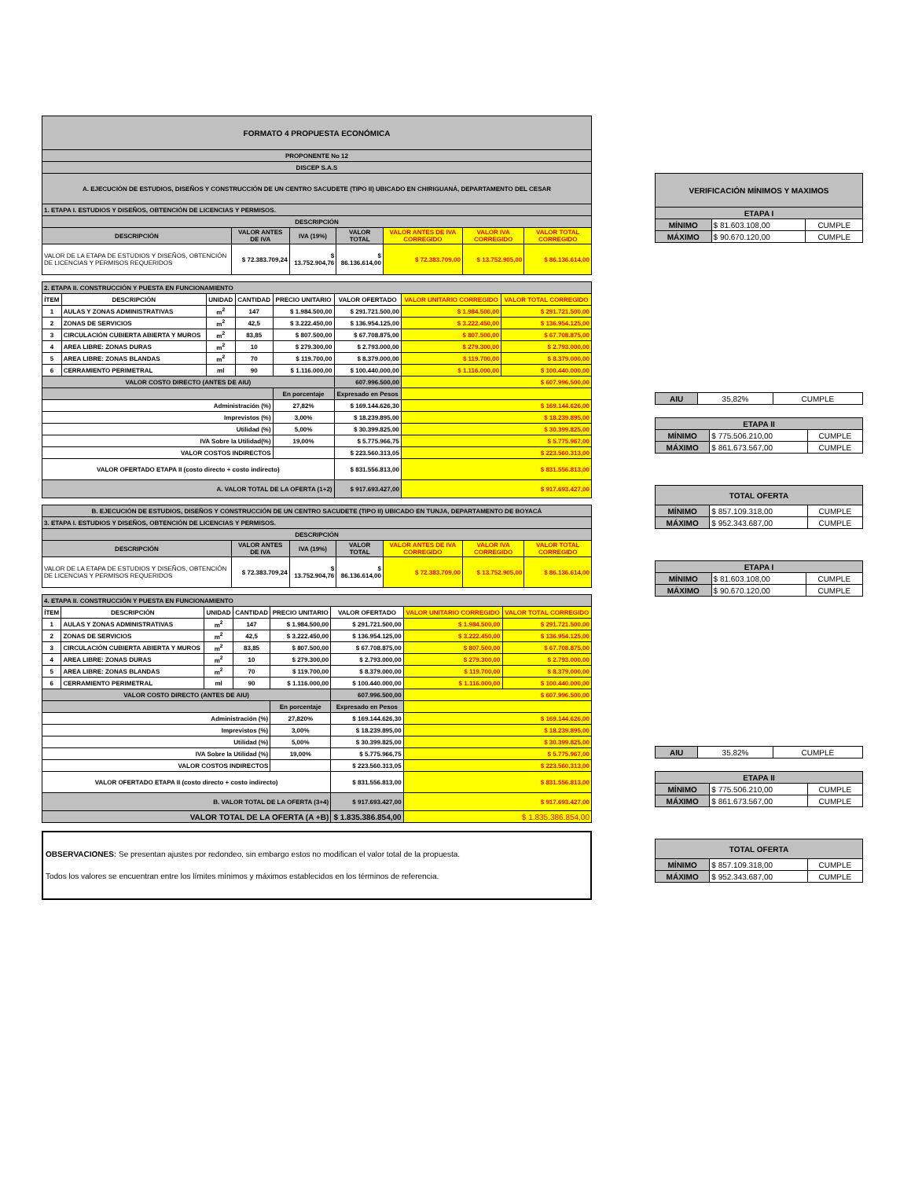| FORMATO 4 PROPUESTA ECONÓMICA | | | | | | |
| --- | --- | --- | --- | --- | --- | --- |
| PROPONENTE No 12 | | | | | | |
| DISCEP S.A.S | | | | | | |
| A. EJECUCIÓN DE ESTUDIOS, DISEÑOS Y CONSTRUCCIÓN DE UN CENTRO SACUDETE (TIPO II) UBICADO EN CHIRIGUANÁ, DEPARTAMENTO DEL CESAR | | | | | | |
| 1. ETAPA I. ESTUDIOS Y DISEÑOS, OBTENCIÓN DE LICENCIAS Y PERMISOS. | | | | | | |
| DESCRIPCIÓN | | | | | | |
| DESCRIPCIÓN | VALOR ANTES DE IVA | IVA (19%) | VALOR TOTAL | VALOR ANTES DE IVA CORREGIDO | VALOR IVA CORREGIDO | VALOR TOTAL CORREGIDO |
| VALOR DE LA ETAPA DE ESTUDIOS Y DISEÑOS, OBTENCIÓN DE LICENCIAS Y PERMISOS REQUERIDOS | $ 72.383.709,24 | $ 13.752.904,76 | $ 86.136.614,00 | $ 72.383.709,00 | $ 13.752.905,00 | $ 86.136.614,00 |
| 2. ETAPA II. CONSTRUCCIÓN Y PUESTA EN FUNCIONAMIENTO | | | | | | | |
| ÍTEM | DESCRIPCIÓN | UNIDAD | CANTIDAD | PRECIO UNITARIO | VALOR OFERTADO | VALOR UNITARIO CORREGIDO | VALOR TOTAL CORREGIDO |
| 1 | AULAS Y ZONAS ADMINISTRATIVAS | m<sup>2</sup> | 147 | $ 1.984.500,00 | $ 291.721.500,00 | $ 1.984.500,00 | $ 291.721.500,00 |
| 2 | ZONAS DE SERVICIOS | m<sup>2</sup> | 42,5 | $ 3.222.450,00 | $ 136.954.125,00 | $ 3.222.450,00 | $ 136.954.125,00 |
| 3 | CIRCULACIÓN CUBIERTA ABIERTA Y MUROS | m<sup>2</sup> | 83,85 | $ 807.500,00 | $ 67.708.875,00 | $ 807.500,00 | $ 67.708.875,00 |
| 4 | AREA LIBRE: ZONAS DURAS | m<sup>2</sup> | 10 | $ 279.300,00 | $ 2.793.000,00 | $ 279.300,00 | $ 2.793.000,00 |
| 5 | AREA LIBRE: ZONAS BLANDAS | m<sup>2</sup> | 70 | $ 119.700,00 | $ 8.379.000,00 | $ 119.700,00 | $ 8.379.000,00 |
| 6 | CERRAMIENTO PERIMETRAL | ml | 90 | $ 1.116.000,00 | $ 100.440.000,00 | $ 1.116.000,00 | $ 100.440.000,00 |
| VALOR COSTO DIRECTO (ANTES DE AIU) | | | | | 607.996.500,00 | $ 607.996.500,00 | |
| | | | | En porcentaje | Expresado en Pesos | | |
| Administración (%) | | | | 27,82% | $ 169.144.626,30 | $ 169.144.626,00 | |
| Imprevistos (%) | | | | 3,00% | $ 18.239.895,00 | $ 18.239.895,00 | |
| Utilidad (%) | | | | 5,00% | $ 30.399.825,00 | $ 30.399.825,00 | |
| IVA Sobre la Utilidad(%) | | | | 19,00% | $ 5.775.966,75 | $ 5.775.967,00 | |
| VALOR COSTOS INDIRECTOS | | | | | $ 223.560.313,05 | $ 223.560.313,00 | |
| VALOR OFERTADO ETAPA II (costo directo + costo indirecto) | | | | | $ 831.556.813,00 | $ 831.556.813,00 | |
| A. VALOR TOTAL DE LA OFERTA (1+2) | | | | | $ 917.693.427,00 | $ 917.693.427,00 | |
| B. EJECUCIÓN DE ESTUDIOS, DISEÑOS Y CONSTRUCCIÓN DE UN CENTRO SACUDETE (TIPO II) UBICADO EN TUNJA, DEPARTAMENTO DE BOYACÁ | | | | | | |
| --- | --- | --- | --- | --- | --- | --- |
| 3. ETAPA I. ESTUDIOS Y DISEÑOS, OBTENCIÓN DE LICENCIAS Y PERMISOS. | | | | | | |
| DESCRIPCIÓN | | | | | | |
| DESCRIPCIÓN | VALOR ANTES DE IVA | IVA (19%) | VALOR TOTAL | VALOR ANTES DE IVA CORREGIDO | VALOR IVA CORREGIDO | VALOR TOTAL CORREGIDO |
| VALOR DE LA ETAPA DE ESTUDIOS Y DISEÑOS, OBTENCIÓN DE LICENCIAS Y PERMISOS REQUERIDOS | $ 72.383.709,24 | $ 13.752.904,76 | $ 86.136.614,00 | $ 72.383.709,00 | $ 13.752.905,00 | $ 86.136.614,00 |
| 4. ETAPA II. CONSTRUCCIÓN Y PUESTA EN FUNCIONAMIENTO | | | | | | | |
| ÍTEM | DESCRIPCIÓN | UNIDAD | CANTIDAD | PRECIO UNITARIO | VALOR OFERTADO | VALOR UNITARIO CORREGIDO | VALOR TOTAL CORREGIDO |
| 1 | AULAS Y ZONAS ADMINISTRATIVAS | m<sup>2</sup> | 147 | $ 1.984.500,00 | $ 291.721.500,00 | $ 1.984.500,00 | $ 291.721.500,00 |
| 2 | ZONAS DE SERVICIOS | m<sup>2</sup> | 42,5 | $ 3.222.450,00 | $ 136.954.125,00 | $ 3.222.450,00 | $ 136.954.125,00 |
| 3 | CIRCULACIÓN CUBIERTA ABIERTA Y MUROS | m<sup>2</sup> | 83,85 | $ 807.500,00 | $ 67.708.875,00 | $ 807.500,00 | $ 67.708.875,00 |
| 4 | AREA LIBRE: ZONAS DURAS | m<sup>2</sup> | 10 | $ 279.300,00 | $ 2.793.000,00 | $ 279.300,00 | $ 2.793.000,00 |
| 5 | AREA LIBRE: ZONAS BLANDAS | m<sup>2</sup> | 70 | $ 119.700,00 | $ 8.379.000,00 | $ 119.700,00 | $ 8.379.000,00 |
| 6 | CERRAMIENTO PERIMETRAL | ml | 90 | $ 1.116.000,00 | $ 100.440.000,00 | $ 1.116.000,00 | $ 100.440.000,00 |
| VALOR COSTO DIRECTO (ANTES DE AIU) | | | | | 607.996.500,00 | $ 607.996.500,00 | |
| | | | | En porcentaje | Expresado en Pesos | | |
| Administración (%) | | | | 27,820% | $ 169.144.626,30 | $ 169.144.626,00 | |
| Imprevistos (%) | | | | 3,00% | $ 18.239.895,00 | $ 18.239.895,00 | |
| Utilidad (%) | | | | 5,00% | $ 30.399.825,00 | $ 30.399.825,00 | |
| IVA Sobre la Utilidad (%) | | | | 19,00% | $ 5.775.966,75 | $ 5.775.967,00 | |
| VALOR COSTOS INDIRECTOS | | | | | $ 223.560.313,05 | $ 223.560.313,00 | |
| VALOR OFERTADO ETAPA II (costo directo + costo indirecto) | | | | | $ 831.556.813,00 | $ 831.556.813,00 | |
| B. VALOR TOTAL DE LA OFERTA (3+4) | | | | | $ 917.693.427,00 | $ 917.693.427,00 | |
| VALOR TOTAL DE LA OFERTA (A +B) | | | | | $ 1.835.386.854,00 | $ 1.835.386.854,00 | |
OBSERVACIONES: Se presentan ajustes por redondeo, sin embargo estos no modifican el valor total de la propuesta.
Todos los valores se encuentran entre los límites mínimos y máximos establecidos en los términos de referencia.
| VERIFICACIÓN MÍNIMOS Y MAXIMOS | | |
| --- | --- | --- |
| ETAPA I | | |
| MÍNIMO | $ 81.603.108,00 | CUMPLE |
| MÁXIMO | $ 90.670.120,00 | CUMPLE |
| AIU | 35,82% | CUMPLE |
| ETAPA II | | |
| --- | --- | --- |
| MÍNIMO | $ 775.506.210,00 | CUMPLE |
| MÁXIMO | $ 861.673.567,00 | CUMPLE |
| TOTAL OFERTA | | |
| --- | --- | --- |
| MÍNIMO | $ 857.109.318,00 | CUMPLE |
| MÁXIMO | $ 952.343.687,00 | CUMPLE |
| ETAPA I | | |
| --- | --- | --- |
| MÍNIMO | $ 81.603.108,00 | CUMPLE |
| MÁXIMO | $ 90.670.120,00 | CUMPLE |
| AIU | 35,82% | CUMPLE |
| ETAPA II | | |
| --- | --- | --- |
| MÍNIMO | $ 775.506.210,00 | CUMPLE |
| MÁXIMO | $ 861.673.567,00 | CUMPLE |
| TOTAL OFERTA | | |
| --- | --- | --- |
| MÍNIMO | $ 857.109.318,00 | CUMPLE |
| MÁXIMO | $ 952.343.687,00 | CUMPLE |